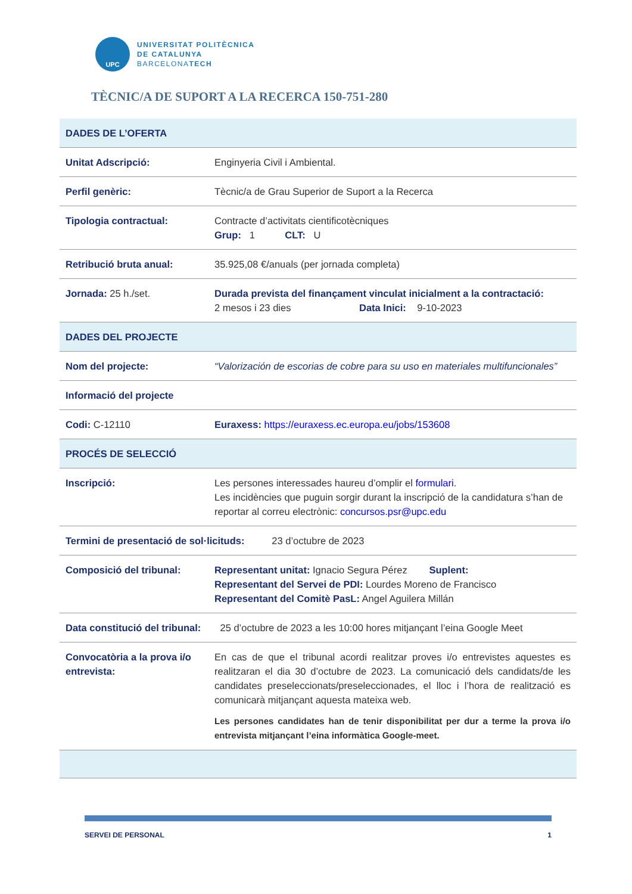UPC
UNIVERSITAT POLITÈCNICA
DE CATALUNYA
BARCELONATECH
TÈCNIC/A DE SUPORT A LA RECERCA 150-751-280
| DADES DE L’OFERTA | |
| --- | --- |
| Unitat Adscripció: | Enginyeria Civil i Ambiental. |
| Perfil genèric: | Tècnic/a de Grau Superior de Suport a la Recerca |
| Tipologia contractual: | Contracte d’activitats cientificotècniques Grup: 1 CLT: U |
| Retribució bruta anual: | 35.925,08 €/anuals (per jornada completa) |
| Jornada: 25 h./set. | Durada prevista del finançament vinculat inicialment a la contractació: 2 mesos i 23 dies Data Inici: 9-10-2023 |
| DADES DEL PROJECTE | |
| Nom del projecte: | “Valorización de escorias de cobre para su uso en materiales multifuncionales” |
| Informació del projecte | |
| Codi: C-12110 | Euraxess: https://euraxess.ec.europa.eu/jobs/153608 |
| PROCÉS DE SELECCIÓ | |
| Inscripció: | Les persones interessades haureu d’omplir el formulari . Les incidències que puguin sorgir durant la inscripció de la candidatura s’han de reportar al correu electrònic: concursos.psr@upc.edu |
| Termini de presentació de sol·licituds: 23 d’octubre de 2023 | |
| Composició del tribunal: | Representant unitat: Ignacio Segura Pérez Suplent: Representant del Servei de PDI: Lourdes Moreno de Francisco Representant del Comitè PasL: Angel Aguilera Millán |
| Data constitució del tribunal: 25 d’octubre de 2023 a les 10:00 hores mitjançant l’eina Google Meet | |
| Convocatòria a la prova i/o entrevista: | En cas de que el tribunal acordi realitzar proves i/o entrevistes aquestes es realitzaran el dia 30 d’octubre de 2023. La comunicació dels candidats/de les candidates preseleccionats/preseleccionades, el lloc i l’hora de realització es comunicarà mitjançant aquesta mateixa web. Les persones candidates han de tenir disponibilitat per dur a terme la prova i/o entrevista mitjançant l’eina informàtica Google-meet. |
SERVEI DE PERSONAL 1